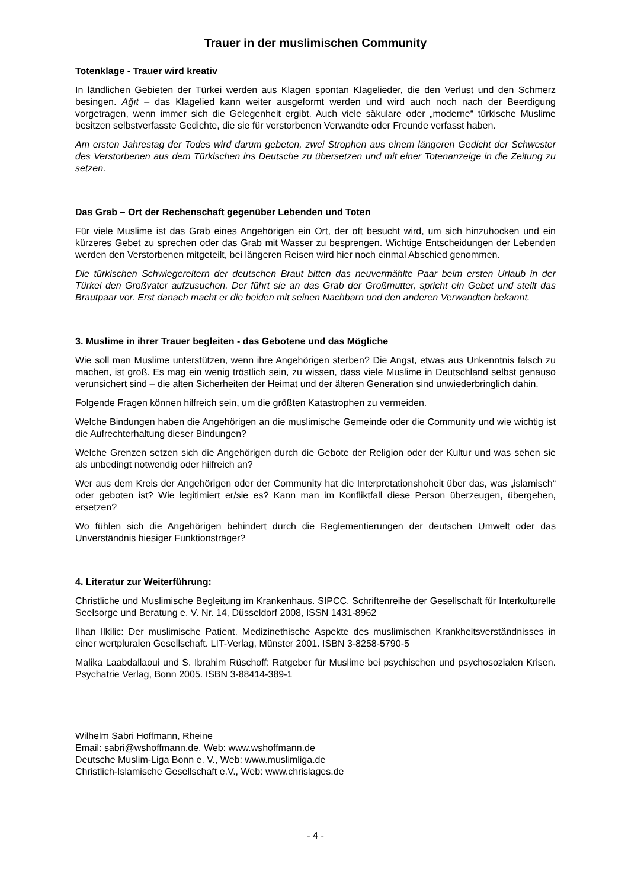Trauer in der muslimischen Community
Totenklage - Trauer wird kreativ
In ländlichen Gebieten der Türkei werden aus Klagen spontan Klagelieder, die den Verlust und den Schmerz besingen. Ağıt – das Klagelied kann weiter ausgeformt werden und wird auch noch nach der Beerdigung vorgetragen, wenn immer sich die Gelegenheit ergibt. Auch viele säkulare oder „moderne“ türkische Muslime besitzen selbstverfasste Gedichte, die sie für verstorbenen Verwandte oder Freunde verfasst haben.
Am ersten Jahrestag der Todes wird darum gebeten, zwei Strophen aus einem längeren Gedicht der Schwester des Verstorbenen aus dem Türkischen ins Deutsche zu übersetzen und mit einer Totenanzeige in die Zeitung zu setzen.
Das Grab – Ort der Rechenschaft gegenüber Lebenden und Toten
Für viele Muslime ist das Grab eines Angehörigen ein Ort, der oft besucht wird, um sich hinzuhocken und ein kürzeres Gebet zu sprechen oder das Grab mit Wasser zu besprengen. Wichtige Entscheidungen der Lebenden werden den Verstorbenen mitgeteilt, bei längeren Reisen wird hier noch einmal Abschied genommen.
Die türkischen Schwiegereltern der deutschen Braut bitten das neuvermählte Paar beim ersten Urlaub in der Türkei den Großvater aufzusuchen. Der führt sie an das Grab der Großmutter, spricht ein Gebet und stellt das Brautpaar vor. Erst danach macht er die beiden mit seinen Nachbarn und den anderen Verwandten bekannt.
3. Muslime in ihrer Trauer begleiten - das Gebotene und das Mögliche
Wie soll man Muslime unterstützen, wenn ihre Angehörigen sterben? Die Angst, etwas aus Unkenntnis falsch zu machen, ist groß. Es mag ein wenig tröstlich sein, zu wissen, dass viele Muslime in Deutschland selbst genauso verunsichert sind – die alten Sicherheiten der Heimat und der älteren Generation sind unwiederbringlich dahin.
Folgende Fragen können hilfreich sein, um die größten Katastrophen zu vermeiden.
Welche Bindungen haben die Angehörigen an die muslimische Gemeinde oder die Community und wie wichtig ist die Aufrechterhaltung dieser Bindungen?
Welche Grenzen setzen sich die Angehörigen durch die Gebote der Religion oder der Kultur und was sehen sie als unbedingt notwendig oder hilfreich an?
Wer aus dem Kreis der Angehörigen oder der Community hat die Interpretationshoheit über das, was „islamisch“ oder geboten ist? Wie legitimiert er/sie es? Kann man im Konfliktfall diese Person überzeugen, übergehen, ersetzen?
Wo fühlen sich die Angehörigen behindert durch die Reglementierungen der deutschen Umwelt oder das Unverständnis hiesiger Funktionsträger?
4. Literatur zur Weiterführung:
Christliche und Muslimische Begleitung im Krankenhaus. SIPCC, Schriftenreihe der Gesellschaft für Interkulturelle Seelsorge und Beratung e. V. Nr. 14, Düsseldorf 2008, ISSN 1431-8962
Ilhan Ilkilic: Der muslimische Patient. Medizinethische Aspekte des muslimischen Krankheitsverständnisses in einer wertpluralen Gesellschaft. LIT-Verlag, Münster 2001. ISBN 3-8258-5790-5
Malika Laabdallaoui und S. Ibrahim Rüschoff: Ratgeber für Muslime bei psychischen und psychosozialen Krisen. Psychatrie Verlag, Bonn 2005. ISBN 3-88414-389-1
Wilhelm Sabri Hoffmann, Rheine
Email: sabri@wshoffmann.de, Web: www.wshoffmann.de
Deutsche Muslim-Liga Bonn e. V., Web: www.muslimliga.de
Christlich-Islamische Gesellschaft e.V., Web: www.chrislages.de
- 4 -